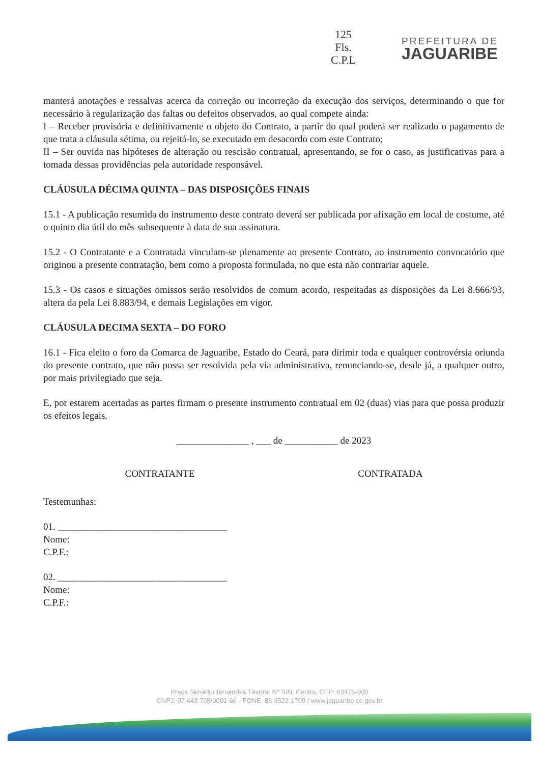125
Fls.
C.P.L
PREFEITURA DE
JAGUARIBE
manterá anotações e ressalvas acerca da correção ou incorreção da execução dos serviços, determinando o que for necessário à regularização das faltas ou defeitos observados, ao qual compete ainda:
I – Receber provisória e definitivamente o objeto do Contrato, a partir do qual poderá ser realizado o pagamento de que trata a cláusula sétima, ou rejeitá-lo, se executado em desacordo com este Contrato;
II – Ser ouvida nas hipóteses de alteração ou rescisão contratual, apresentando, se for o caso, as justificativas para a tomada dessas providências pela autoridade responsável.
CLÁUSULA DÉCIMA QUINTA – DAS DISPOSIÇÕES FINAIS
15.1 - A publicação resumida do instrumento deste contrato deverá ser publicada por afixação em local de costume, até o quinto dia útil do mês subsequente à data de sua assinatura.
15.2 - O Contratante e a Contratada vinculam-se plenamente ao presente Contrato, ao instrumento convocatório que originou a presente contratação, bem como a proposta formulada, no que esta não contrariar aquele.
15.3 - Os casos e situações omissos serão resolvidos de comum acordo, respeitadas as disposições da Lei 8.666/93, altera da pela Lei 8.883/94, e demais Legislações em vigor.
CLÁUSULA DECIMA SEXTA – DO FORO
16.1 - Fica eleito o foro da Comarca de Jaguaribe, Estado do Ceará, para dirimir toda e qualquer controvérsia oriunda do presente contrato, que não possa ser resolvida pela via administrativa, renunciando-se, desde já, a qualquer outro, por mais privilegiado que seja.
E, por estarem acertadas as partes firmam o presente instrumento contratual em 02 (duas) vias para que possa produzir os efeitos legais.
_______________ , ___ de ___________ de 2023
CONTRATANTE CONTRATADA
Testemunhas:
01. ___________________________________
Nome:
C.P.F.:
02. ___________________________________
Nome:
C.P.F.:
Praça Senador fernandes Távora, Nº S/N, Centro, CEP: 63475-000
CNPJ: 07.443.708/0001-66 - FONE: 88 3522-1700 / www.jaguaribe.ce.gov.br